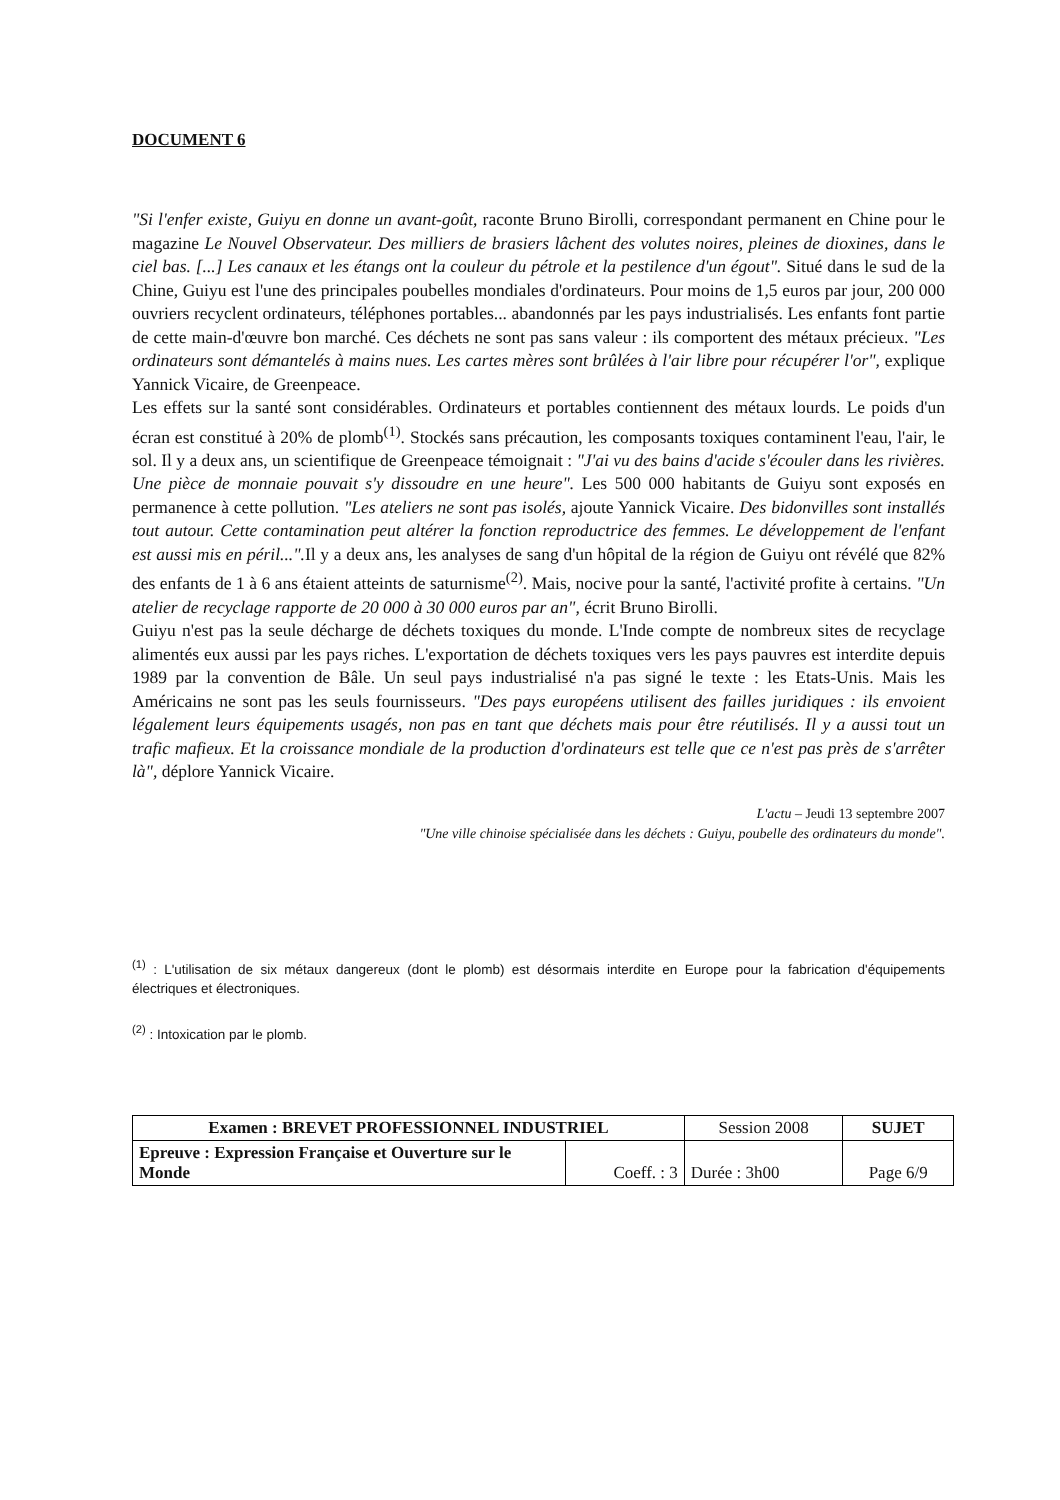DOCUMENT 6
"Si l'enfer existe, Guiyu en donne un avant-goût, raconte Bruno Birolli, correspondant permanent en Chine pour le magazine Le Nouvel Observateur. Des milliers de brasiers lâchent des volutes noires, pleines de dioxines, dans le ciel bas. [...] Les canaux et les étangs ont la couleur du pétrole et la pestilence d'un égout". Situé dans le sud de la Chine, Guiyu est l'une des principales poubelles mondiales d'ordinateurs. Pour moins de 1,5 euros par jour, 200 000 ouvriers recyclent ordinateurs, téléphones portables... abandonnés par les pays industrialisés. Les enfants font partie de cette main-d'œuvre bon marché. Ces déchets ne sont pas sans valeur : ils comportent des métaux précieux. "Les ordinateurs sont démantelés à mains nues. Les cartes mères sont brûlées à l'air libre pour récupérer l'or", explique Yannick Vicaire, de Greenpeace.
Les effets sur la santé sont considérables. Ordinateurs et portables contiennent des métaux lourds. Le poids d'un écran est constitué à 20% de plomb<sup>(1)</sup>. Stockés sans précaution, les composants toxiques contaminent l'eau, l'air, le sol. Il y a deux ans, un scientifique de Greenpeace témoignait : "J'ai vu des bains d'acide s'écouler dans les rivières. Une pièce de monnaie pouvait s'y dissoudre en une heure". Les 500 000 habitants de Guiyu sont exposés en permanence à cette pollution. "Les ateliers ne sont pas isolés, ajoute Yannick Vicaire. Des bidonvilles sont installés tout autour. Cette contamination peut altérer la fonction reproductrice des femmes. Le développement de l'enfant est aussi mis en péril...". Il y a deux ans, les analyses de sang d'un hôpital de la région de Guiyu ont révélé que 82% des enfants de 1 à 6 ans étaient atteints de saturnisme<sup>(2)</sup>. Mais, nocive pour la santé, l'activité profite à certains. "Un atelier de recyclage rapporte de 20 000 à 30 000 euros par an", écrit Bruno Birolli.
Guiyu n'est pas la seule décharge de déchets toxiques du monde. L'Inde compte de nombreux sites de recyclage alimentés eux aussi par les pays riches. L'exportation de déchets toxiques vers les pays pauvres est interdite depuis 1989 par la convention de Bâle. Un seul pays industrialisé n'a pas signé le texte : les Etats-Unis. Mais les Américains ne sont pas les seuls fournisseurs. "Des pays européens utilisent des failles juridiques : ils envoient légalement leurs équipements usagés, non pas en tant que déchets mais pour être réutilisés. Il y a aussi tout un trafic mafieux. Et la croissance mondiale de la production d'ordinateurs est telle que ce n'est pas près de s'arrêter là", déplore Yannick Vicaire.
L'actu – Jeudi 13 septembre 2007
"Une ville chinoise spécialisée dans les déchets : Guiyu, poubelle des ordinateurs du monde".
<sup>(1)</sup> : L'utilisation de six métaux dangereux (dont le plomb) est désormais interdite en Europe pour la fabrication d'équipements électriques et électroniques.
<sup>(2)</sup> : Intoxication par le plomb.
| Examen : BREVET PROFESSIONNEL INDUSTRIEL | | Session 2008 | SUJET |
| Epreuve : Expression Française et Ouverture sur le Monde | Coeff. : 3 | Durée : 3h00 | Page 6/9 |